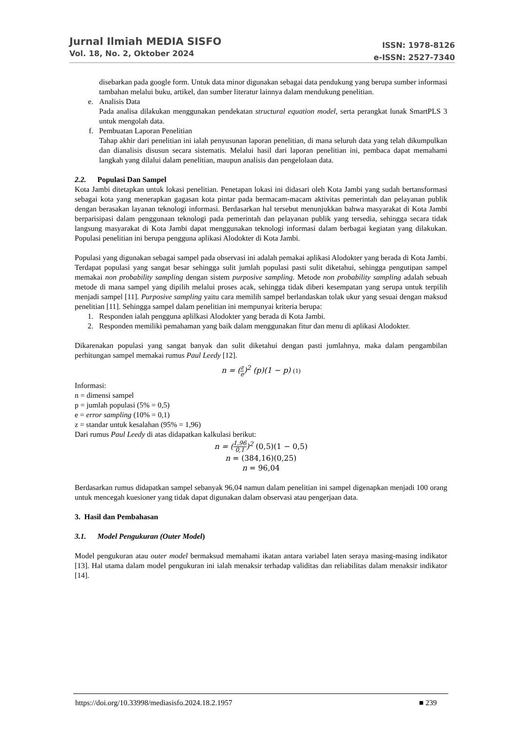Jurnal Ilmiah MEDIA SISFO
Vol. 18, No. 2, Oktober 2024
ISSN: 1978-8126
e-ISSN: 2527-7340
disebarkan pada google form. Untuk data minor digunakan sebagai data pendukung yang berupa sumber informasi tambahan melalui buku, artikel, dan sumber literatur lainnya dalam mendukung penelitian.
e. Analisis Data
Pada analisa dilakukan menggunakan pendekatan structural equation model, serta perangkat lunak SmartPLS 3 untuk mengolah data.
f. Pembuatan Laporan Penelitian
Tahap akhir dari penelitian ini ialah penyusunan laporan penelitian, di mana seluruh data yang telah dikumpulkan dan dianalisis disusun secara sistematis. Melalui hasil dari laporan penelitian ini, pembaca dapat memahami langkah yang dilalui dalam penelitian, maupun analisis dan pengelolaan data.
2.2. Populasi Dan Sampel
Kota Jambi ditetapkan untuk lokasi penelitian. Penetapan lokasi ini didasari oleh Kota Jambi yang sudah bertansformasi sebagai kota yang menerapkan gagasan kota pintar pada bermacam-macam aktivitas pemerintah dan pelayanan publik dengan berasakan layanan teknologi informasi. Berdasarkan hal tersebut menunjukkan bahwa masyarakat di Kota Jambi berparisipasi dalam penggunaan teknologi pada pemerintah dan pelayanan publik yang tersedia, sehingga secara tidak langsung masyarakat di Kota Jambi dapat menggunakan teknologi informasi dalam berbagai kegiatan yang dilakukan. Populasi penelitian ini berupa pengguna aplikasi Alodokter di Kota Jambi.
Populasi yang digunakan sebagai sampel pada observasi ini adalah pemakai aplikasi Alodokter yang berada di Kota Jambi. Terdapat populasi yang sangat besar sehingga sulit jumlah populasi pasti sulit diketahui, sehingga pengutipan sampel memakai non probability sampling dengan sistem purposive sampling. Metode non probability sampling adalah sebuah metode di mana sampel yang dipilih melalui proses acak, sehingga tidak diberi kesempatan yang serupa untuk terpilih menjadi sampel [11]. Purposive sampling yaitu cara memilih sampel berlandaskan tolak ukur yang sesuai dengan maksud penelitian [11]. Sehingga sampel dalam penelitian ini mempunyai kriteria berupa:
1. Responden ialah pengguna aplilkasi Alodokter yang berada di Kota Jambi.
2. Responden memiliki pemahaman yang baik dalam menggunakan fitur dan menu di aplikasi Alodokter.
Dikarenakan populasi yang sangat banyak dan sulit diketahui dengan pasti jumlahnya, maka dalam pengambilan perhitungan sampel memakai rumus Paul Leedy [12].
n = (z e)<sup>2</sup> (p)(1 − p) (1)
Informasi:
n = dimensi sampel
p = jumlah populasi (5% = 0,5)
e = error sampling (10% = 0,1)
z = standar untuk kesalahan (95% = 1,96)
Dari rumus Paul Leedy di atas didapatkan kalkulasi berikut:
n = (1,96 0,1)<sup>2</sup> (0,5)(1 − 0,5)
n = (384,16)(0,25)
n = 96,04
Berdasarkan rumus didapatkan sampel sebanyak 96,04 namun dalam penelitian ini sampel digenapkan menjadi 100 orang untuk mencegah kuesioner yang tidak dapat digunakan dalam observasi atau pengerjaan data.
3. Hasil dan Pembahasan
3.1. Model Pengukuran (Outer Model)
Model pengukuran atau outer model bermaksud memahami ikatan antara variabel laten seraya masing-masing indikator [13]. Hal utama dalam model pengukuran ini ialah menaksir terhadap validitas dan reliabilitas dalam menaksir indikator [14].
https://doi.org/10.33998/mediasisfo.2024.18.2.1957 ■ 239